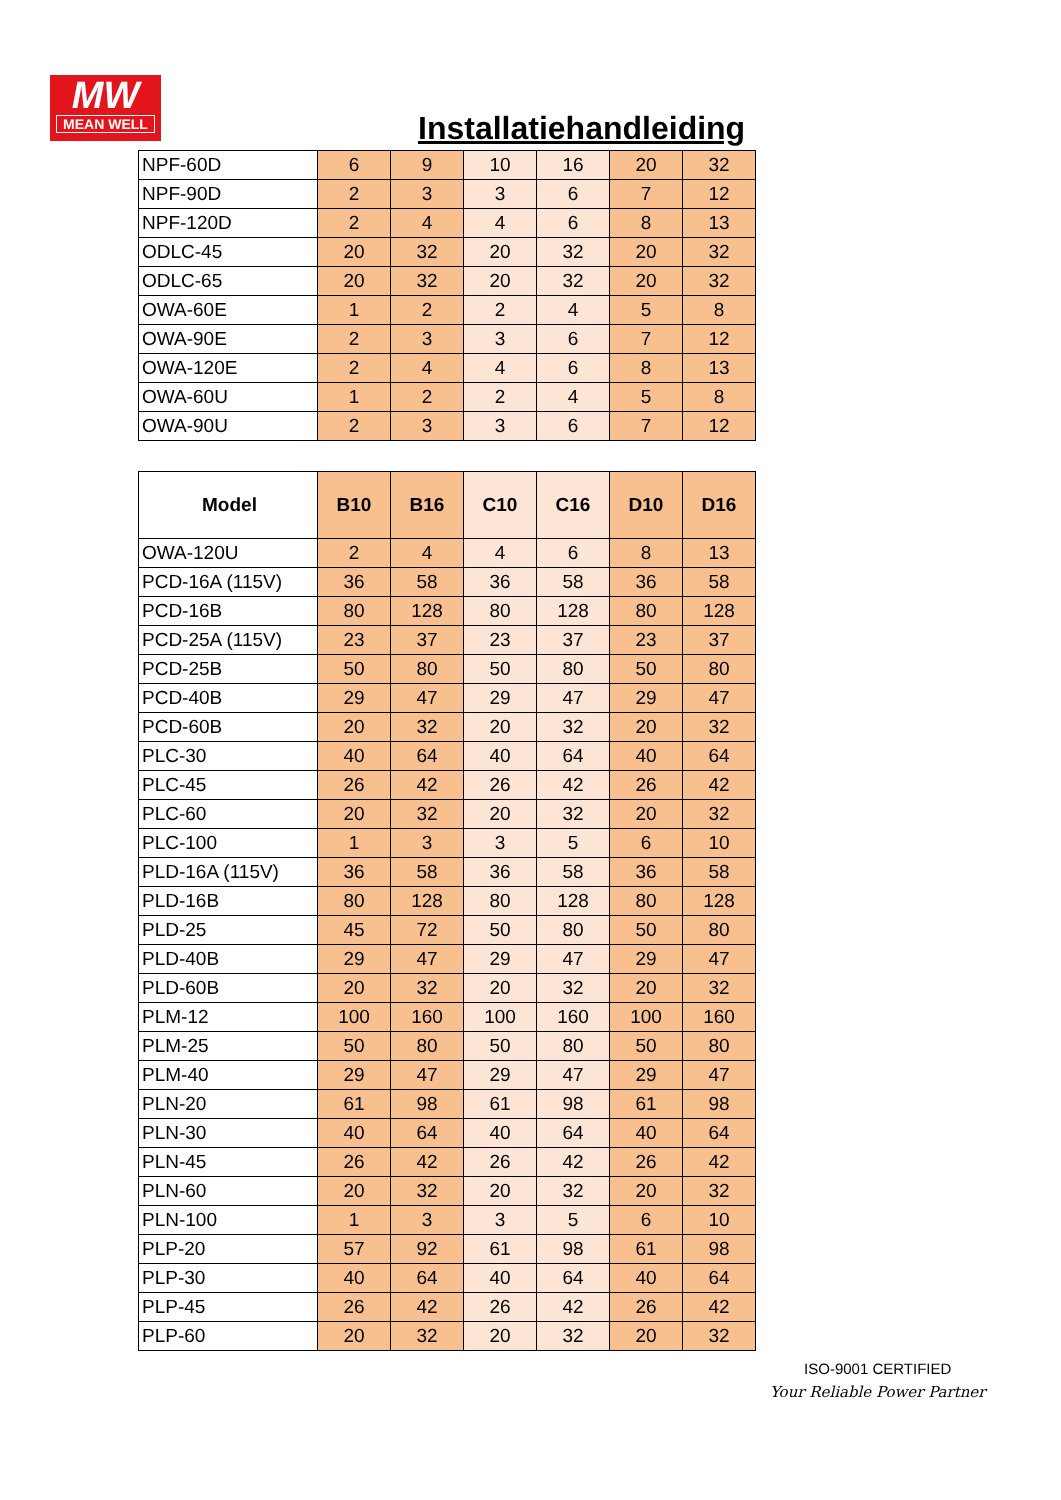MW
MEAN WELL
Installatiehandleiding
| NPF-60D | 6 | 9 | 10 | 16 | 20 | 32 |
| NPF-90D | 2 | 3 | 3 | 6 | 7 | 12 |
| NPF-120D | 2 | 4 | 4 | 6 | 8 | 13 |
| ODLC-45 | 20 | 32 | 20 | 32 | 20 | 32 |
| ODLC-65 | 20 | 32 | 20 | 32 | 20 | 32 |
| OWA-60E | 1 | 2 | 2 | 4 | 5 | 8 |
| OWA-90E | 2 | 3 | 3 | 6 | 7 | 12 |
| OWA-120E | 2 | 4 | 4 | 6 | 8 | 13 |
| OWA-60U | 1 | 2 | 2 | 4 | 5 | 8 |
| OWA-90U | 2 | 3 | 3 | 6 | 7 | 12 |
| Model | B10 | B16 | C10 | C16 | D10 | D16 |
| --- | --- | --- | --- | --- | --- | --- |
| OWA-120U | 2 | 4 | 4 | 6 | 8 | 13 |
| PCD-16A (115V) | 36 | 58 | 36 | 58 | 36 | 58 |
| PCD-16B | 80 | 128 | 80 | 128 | 80 | 128 |
| PCD-25A (115V) | 23 | 37 | 23 | 37 | 23 | 37 |
| PCD-25B | 50 | 80 | 50 | 80 | 50 | 80 |
| PCD-40B | 29 | 47 | 29 | 47 | 29 | 47 |
| PCD-60B | 20 | 32 | 20 | 32 | 20 | 32 |
| PLC-30 | 40 | 64 | 40 | 64 | 40 | 64 |
| PLC-45 | 26 | 42 | 26 | 42 | 26 | 42 |
| PLC-60 | 20 | 32 | 20 | 32 | 20 | 32 |
| PLC-100 | 1 | 3 | 3 | 5 | 6 | 10 |
| PLD-16A (115V) | 36 | 58 | 36 | 58 | 36 | 58 |
| PLD-16B | 80 | 128 | 80 | 128 | 80 | 128 |
| PLD-25 | 45 | 72 | 50 | 80 | 50 | 80 |
| PLD-40B | 29 | 47 | 29 | 47 | 29 | 47 |
| PLD-60B | 20 | 32 | 20 | 32 | 20 | 32 |
| PLM-12 | 100 | 160 | 100 | 160 | 100 | 160 |
| PLM-25 | 50 | 80 | 50 | 80 | 50 | 80 |
| PLM-40 | 29 | 47 | 29 | 47 | 29 | 47 |
| PLN-20 | 61 | 98 | 61 | 98 | 61 | 98 |
| PLN-30 | 40 | 64 | 40 | 64 | 40 | 64 |
| PLN-45 | 26 | 42 | 26 | 42 | 26 | 42 |
| PLN-60 | 20 | 32 | 20 | 32 | 20 | 32 |
| PLN-100 | 1 | 3 | 3 | 5 | 6 | 10 |
| PLP-20 | 57 | 92 | 61 | 98 | 61 | 98 |
| PLP-30 | 40 | 64 | 40 | 64 | 40 | 64 |
| PLP-45 | 26 | 42 | 26 | 42 | 26 | 42 |
| PLP-60 | 20 | 32 | 20 | 32 | 20 | 32 |
ISO-9001 CERTIFIED
Your Reliable Power Partner